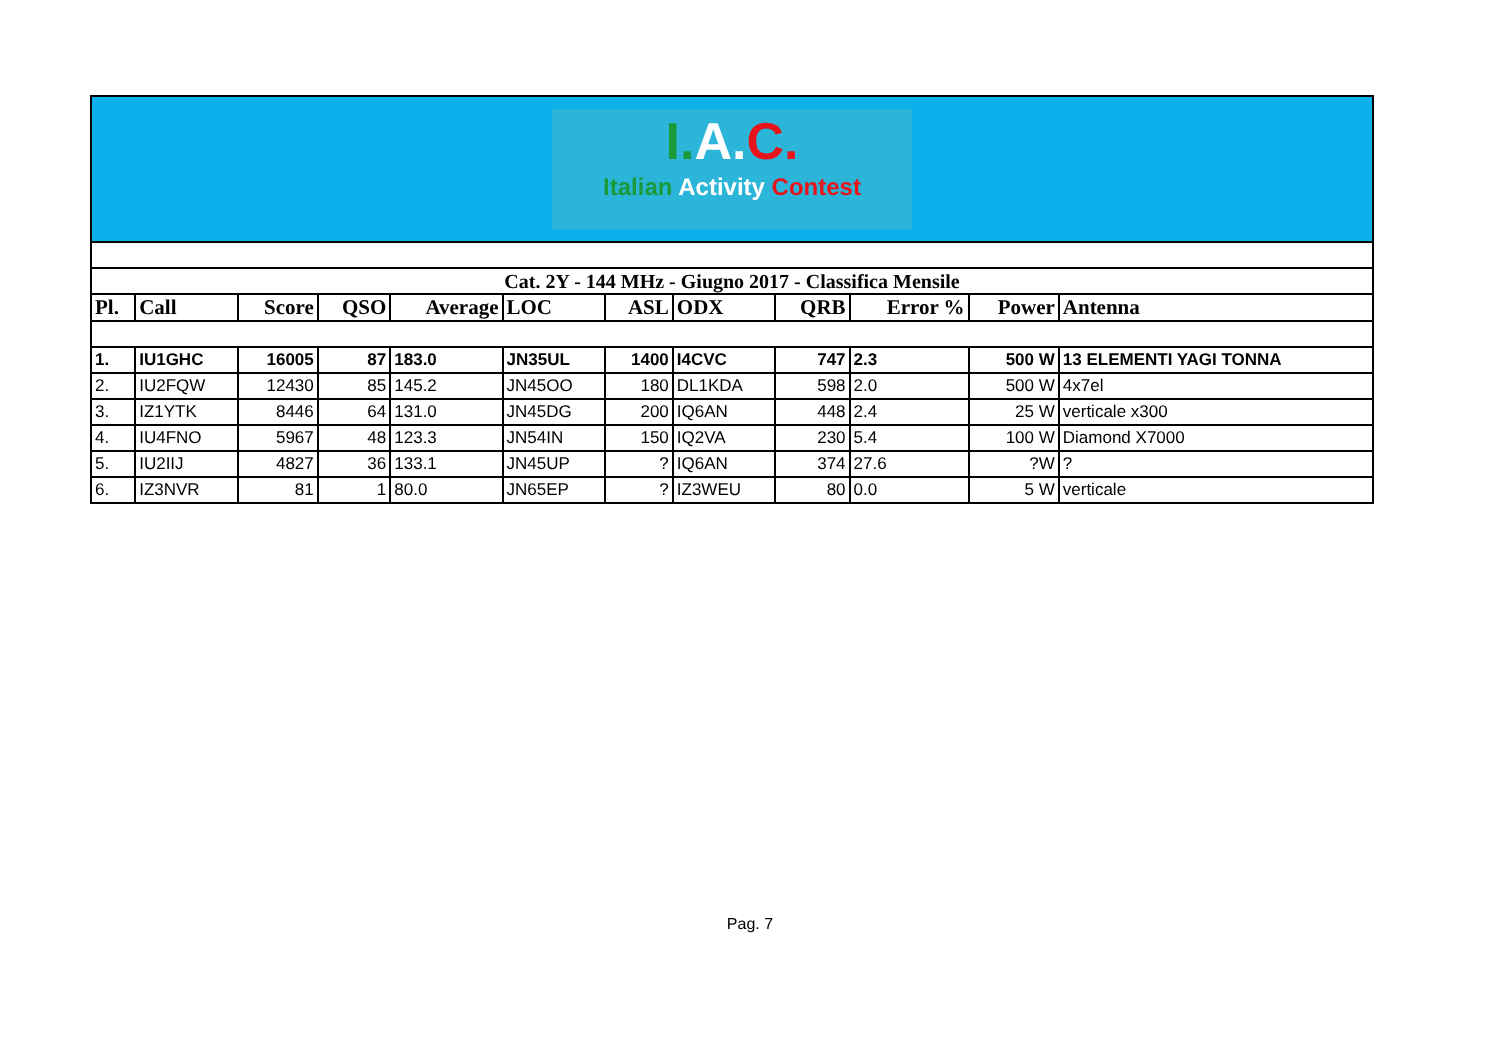I. A. C.
Italian Activity Contest
| Cat. 2Y - 144 MHz - Giugno 2017 - Classifica Mensile | | | | | | | | | | | |
| Pl. | Call | Score | QSO | Average | LOC | ASL | ODX | QRB | Error % | Power | Antenna |
| 1. | IU1GHC | 16005 | 87 | 183.0 | JN35UL | 1400 | I4CVC | 747 | 2.3 | 500 W | 13 ELEMENTI YAGI TONNA |
| 2. | IU2FQW | 12430 | 85 | 145.2 | JN45OO | 180 | DL1KDA | 598 | 2.0 | 500 W | 4x7el |
| 3. | IZ1YTK | 8446 | 64 | 131.0 | JN45DG | 200 | IQ6AN | 448 | 2.4 | 25 W | verticale x300 |
| 4. | IU4FNO | 5967 | 48 | 123.3 | JN54IN | 150 | IQ2VA | 230 | 5.4 | 100 W | Diamond X7000 |
| 5. | IU2IIJ | 4827 | 36 | 133.1 | JN45UP | ? | IQ6AN | 374 | 27.6 | ?W | ? |
| 6. | IZ3NVR | 81 | 1 | 80.0 | JN65EP | ? | IZ3WEU | 80 | 0.0 | 5 W | verticale |
Pag. 7